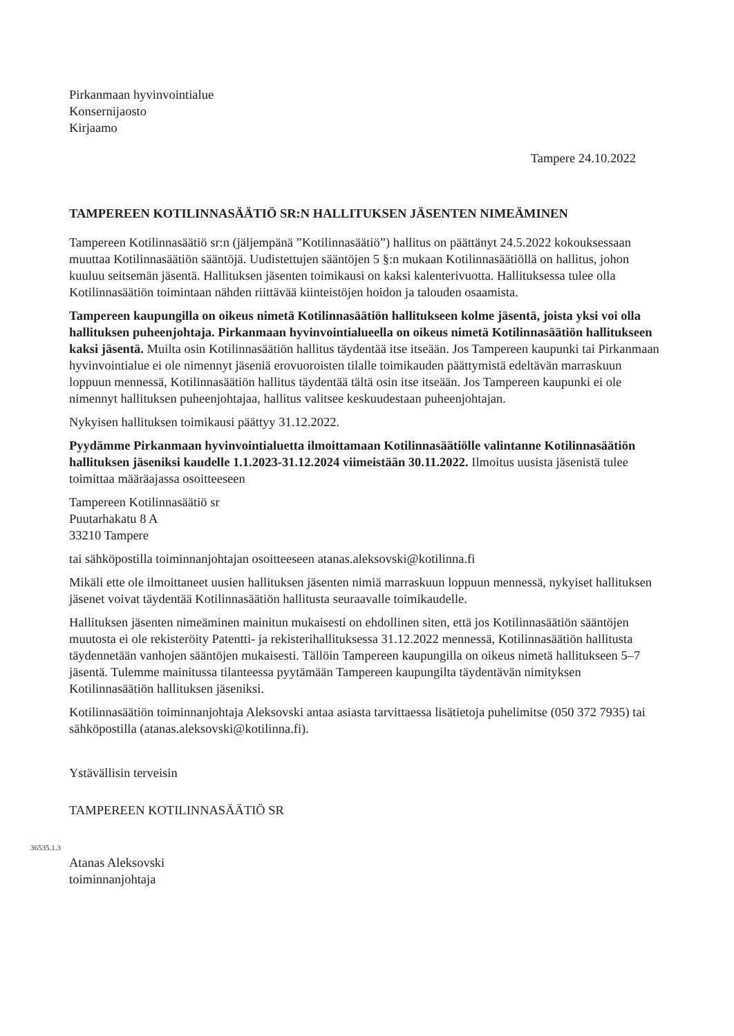36535.1.3
Pirkanmaan hyvinvointialue
Konsernijaosto
Kirjaamo
Tampere 24.10.2022
TAMPEREEN KOTILINNASÄÄTIÖ SR:N HALLITUKSEN JÄSENTEN NIMEÄMINEN
Tampereen Kotilinnasäätiö sr:n (jäljempänä ”Kotilinnasäätiö”) hallitus on päättänyt 24.5.2022 kokouksessaan muuttaa Kotilinnasäätiön sääntöjä. Uudistettujen sääntöjen 5 §:n mukaan Kotilinnasäätiöllä on hallitus, johon kuuluu seitsemän jäsentä. Hallituksen jäsenten toimikausi on kaksi kalenterivuotta. Hallituksessa tulee olla Kotilinnasäätiön toimintaan nähden riittävää kiinteistöjen hoidon ja talouden osaamista.
Tampereen kaupungilla on oikeus nimetä Kotilinnasäätiön hallitukseen kolme jäsentä, joista yksi voi olla hallituksen puheenjohtaja. Pirkanmaan hyvinvointialueella on oikeus nimetä Kotilinnasäätiön hallitukseen kaksi jäsentä. Muilta osin Kotilinnasäätiön hallitus täydentää itse itseään. Jos Tampereen kaupunki tai Pirkanmaan hyvinvointialue ei ole nimennyt jäseniä erovuoroisten tilalle toimikauden päättymistä edeltävän marraskuun loppuun mennessä, Kotilinnasäätiön hallitus täydentää tältä osin itse itseään. Jos Tampereen kaupunki ei ole nimennyt hallituksen puheenjohtajaa, hallitus valitsee keskuudestaan puheenjohtajan.
Nykyisen hallituksen toimikausi päättyy 31.12.2022.
Pyydämme Pirkanmaan hyvinvointialuetta ilmoittamaan Kotilinnasäätiölle valintanne Kotilinnasäätiön hallituksen jäseniksi kaudelle 1.1.2023-31.12.2024 viimeistään 30.11.2022. Ilmoitus uusista jäsenistä tulee toimittaa määräajassa osoitteeseen
Tampereen Kotilinnasäätiö sr
Puutarhakatu 8 A
33210 Tampere
tai sähköpostilla toiminnanjohtajan osoitteeseen atanas.aleksovski@kotilinna.fi
Mikäli ette ole ilmoittaneet uusien hallituksen jäsenten nimiä marraskuun loppuun mennessä, nykyiset hallituksen jäsenet voivat täydentää Kotilinnasäätiön hallitusta seuraavalle toimikaudelle.
Hallituksen jäsenten nimeäminen mainitun mukaisesti on ehdollinen siten, että jos Kotilinnasäätiön sääntöjen muutosta ei ole rekisteröity Patentti- ja rekisterihallituksessa 31.12.2022 mennessä, Kotilinnasäätiön hallitusta täydennetään vanhojen sääntöjen mukaisesti. Tällöin Tampereen kaupungilla on oikeus nimetä hallitukseen 5–7 jäsentä. Tulemme mainitussa tilanteessa pyytämään Tampereen kaupungilta täydentävän nimityksen Kotilinnasäätiön hallituksen jäseniksi.
Kotilinnasäätiön toiminnanjohtaja Aleksovski antaa asiasta tarvittaessa lisätietoja puhelimitse (050 372 7935) tai sähköpostilla (atanas.aleksovski@kotilinna.fi).
Ystävällisin terveisin
TAMPEREEN KOTILINNASÄÄTIÖ SR
Atanas Aleksovski
toiminnanjohtaja